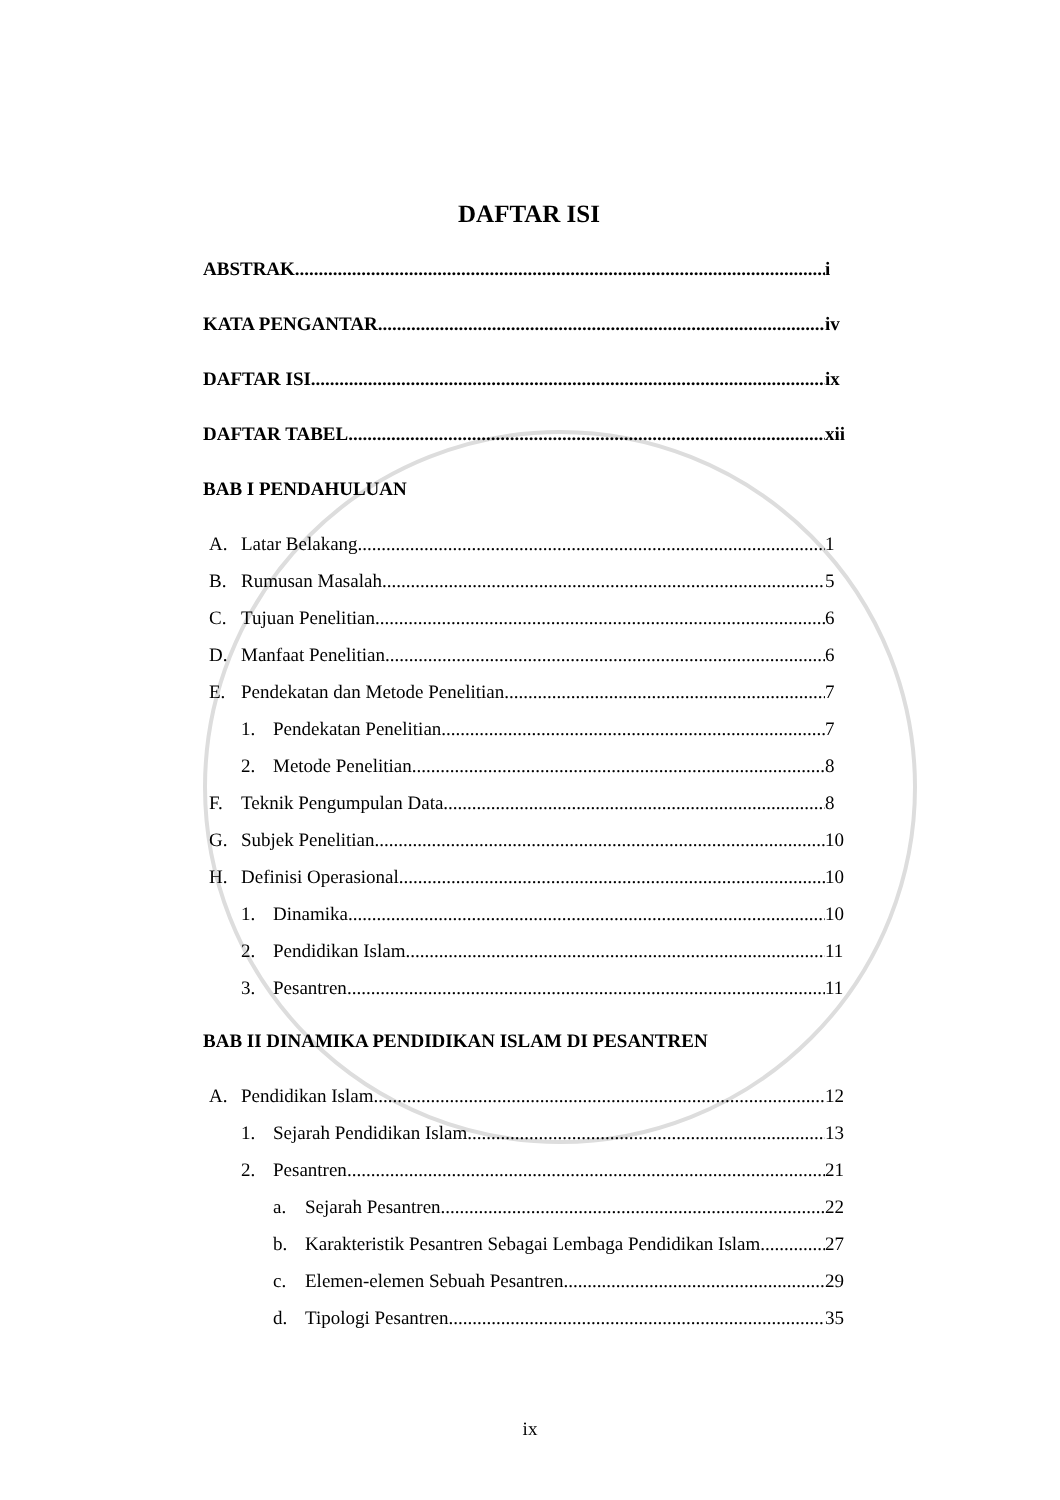DAFTAR ISI
ABSTRAK i
KATA PENGANTAR iv
DAFTAR ISI ix
DAFTAR TABEL xii
BAB I PENDAHULUAN
A. Latar Belakang 1
B. Rumusan Masalah 5
C. Tujuan Penelitian 6
D. Manfaat Penelitian 6
E. Pendekatan dan Metode Penelitian 7
1. Pendekatan Penelitian 7
2. Metode Penelitian 8
F. Teknik Pengumpulan Data 8
G. Subjek Penelitian 10
H. Definisi Operasional 10
1. Dinamika 10
2. Pendidikan Islam 11
3. Pesantren 11
BAB II DINAMIKA PENDIDIKAN ISLAM DI PESANTREN
A. Pendidikan Islam 12
1. Sejarah Pendidikan Islam 13
2. Pesantren 21
a. Sejarah Pesantren 22
b. Karakteristik Pesantren Sebagai Lembaga Pendidikan Islam 27
c. Elemen-elemen Sebuah Pesantren 29
d. Tipologi Pesantren 35
ix